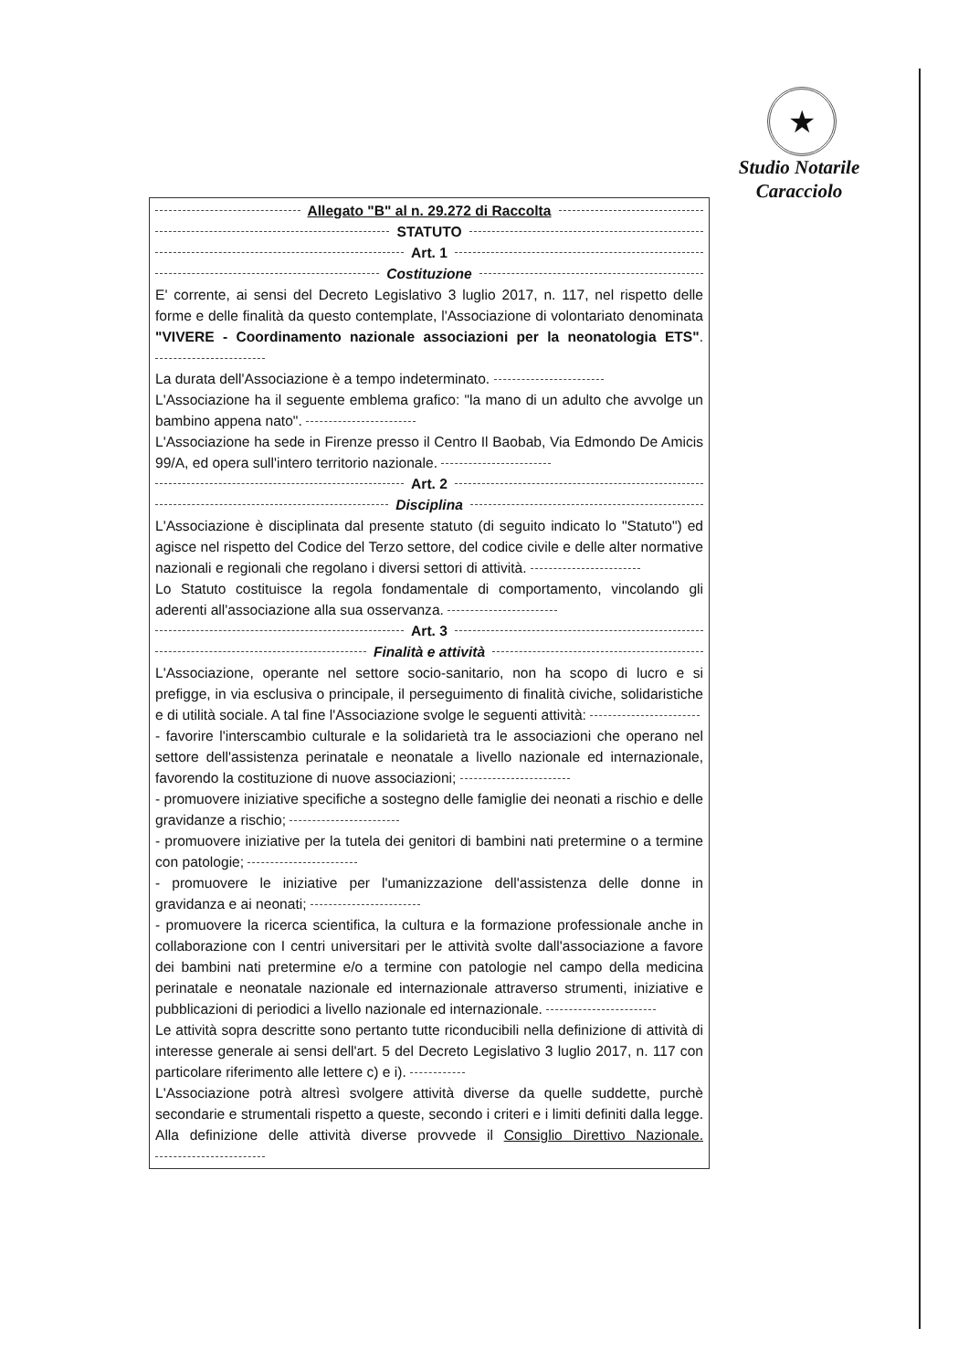★
Studio Notarile
Caracciolo
Allegato "B" al n. 29.272 di Raccolta
STATUTO
Art. 1
Costituzione
E' corrente, ai sensi del Decreto Legislativo 3 luglio 2017, n. 117, nel rispetto delle forme e delle finalità da questo contemplate, l'Associazione di volontariato denominata "VIVERE - Coordinamento nazionale associazioni per la neonatologia ETS".
La durata dell'Associazione è a tempo indeterminato.
L'Associazione ha il seguente emblema grafico: "la mano di un adulto che avvolge un bambino appena nato".
L'Associazione ha sede in Firenze presso il Centro Il Baobab, Via Edmondo De Amicis 99/A, ed opera sull'intero territorio nazionale.
Art. 2
Disciplina
L'Associazione è disciplinata dal presente statuto (di seguito indicato lo "Statuto") ed agisce nel rispetto del Codice del Terzo settore, del codice civile e delle alter normative nazionali e regionali che regolano i diversi settori di attività.
Lo Statuto costituisce la regola fondamentale di comportamento, vincolando gli aderenti all'associazione alla sua osservanza.
Art. 3
Finalità e attività
L'Associazione, operante nel settore socio-sanitario, non ha scopo di lucro e si prefigge, in via esclusiva o principale, il perseguimento di finalità civiche, solidaristiche e di utilità sociale. A tal fine l'Associazione svolge le seguenti attività:
- favorire l'interscambio culturale e la solidarietà tra le associazioni che operano nel settore dell'assistenza perinatale e neonatale a livello nazionale ed internazionale, favorendo la costituzione di nuove associazioni;
- promuovere iniziative specifiche a sostegno delle famiglie dei neonati a rischio e delle gravidanze a rischio;
- promuovere iniziative per la tutela dei genitori di bambini nati pretermine o a termine con patologie;
- promuovere le iniziative per l'umanizzazione dell'assistenza delle donne in gravidanza e ai neonati;
- promuovere la ricerca scientifica, la cultura e la formazione professionale anche in collaborazione con I centri universitari per le attività svolte dall'associazione a favore dei bambini nati pretermine e/o a termine con patologie nel campo della medicina perinatale e neonatale nazionale ed internazionale attraverso strumenti, iniziative e pubblicazioni di periodici a livello nazionale ed internazionale.
Le attività sopra descritte sono pertanto tutte riconducibili nella definizione di attività di interesse generale ai sensi dell'art. 5 del Decreto Legislativo 3 luglio 2017, n. 117 con particolare riferimento alle lettere c) e i).
L'Associazione potrà altresì svolgere attività diverse da quelle suddette, purchè secondarie e strumentali rispetto a queste, secondo i criteri e i limiti definiti dalla legge. Alla definizione delle attività diverse provvede il Consiglio Direttivo Nazionale.